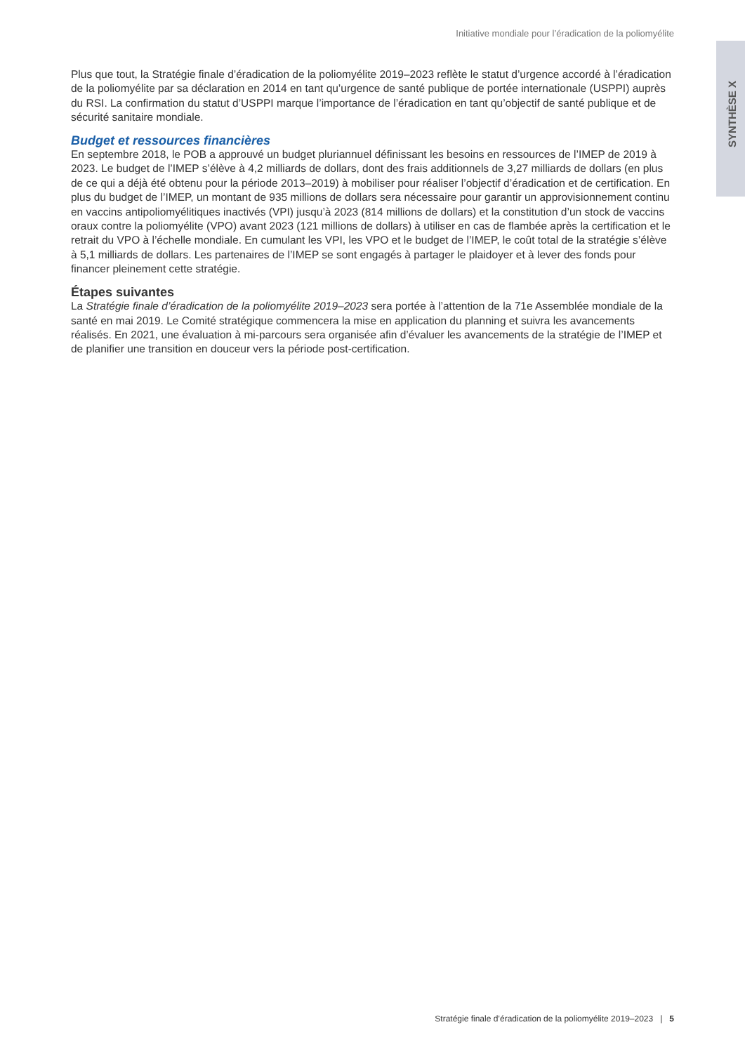Initiative mondiale pour l’éradication de la poliomyélite
SYNTHÈSE X
Plus que tout, la Stratégie finale d’éradication de la poliomyélite 2019–2023 reflète le statut d’urgence accordé à l’éradication de la poliomyélite par sa déclaration en 2014 en tant qu’urgence de santé publique de portée internationale (USPPI) auprès du RSI. La confirmation du statut d’USPPI marque l’importance de l’éradication en tant qu’objectif de santé publique et de sécurité sanitaire mondiale.
Budget et ressources financières
En septembre 2018, le POB a approuvé un budget pluriannuel définissant les besoins en ressources de l’IMEP de 2019 à 2023. Le budget de l’IMEP s’élève à 4,2 milliards de dollars, dont des frais additionnels de 3,27 milliards de dollars (en plus de ce qui a déjà été obtenu pour la période 2013–2019) à mobiliser pour réaliser l’objectif d’éradication et de certification. En plus du budget de l’IMEP, un montant de 935 millions de dollars sera nécessaire pour garantir un approvisionnement continu en vaccins antipoliomyélitiques inactivés (VPI) jusqu’à 2023 (814 millions de dollars) et la constitution d’un stock de vaccins oraux contre la poliomyélite (VPO) avant 2023 (121 millions de dollars) à utiliser en cas de flambée après la certification et le retrait du VPO à l’échelle mondiale. En cumulant les VPI, les VPO et le budget de l’IMEP, le coût total de la stratégie s’élève à 5,1 milliards de dollars. Les partenaires de l’IMEP se sont engagés à partager le plaidoyer et à lever des fonds pour financer pleinement cette stratégie.
Étapes suivantes
La Stratégie finale d’éradication de la poliomyélite 2019–2023 sera portée à l’attention de la 71e Assemblée mondiale de la santé en mai 2019. Le Comité stratégique commencera la mise en application du planning et suivra les avancements réalisés. En 2021, une évaluation à mi-parcours sera organisée afin d’évaluer les avancements de la stratégie de l’IMEP et de planifier une transition en douceur vers la période post-certification.
Stratégie finale d’éradication de la poliomyélite 2019–2023 | 5